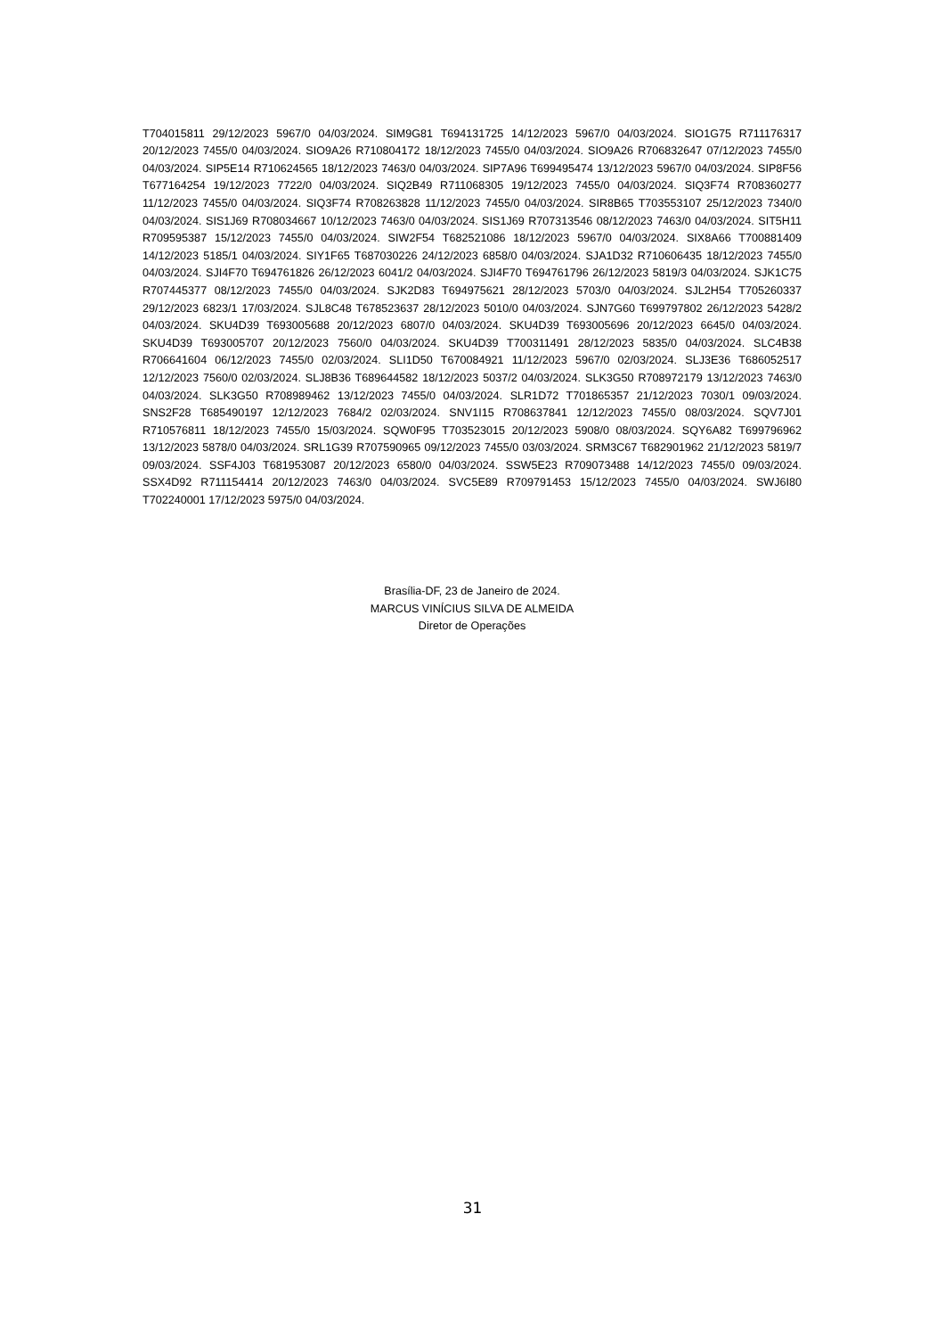T704015811 29/12/2023 5967/0 04/03/2024. SIM9G81 T694131725 14/12/2023 5967/0 04/03/2024. SIO1G75 R711176317 20/12/2023 7455/0 04/03/2024. SIO9A26 R710804172 18/12/2023 7455/0 04/03/2024. SIO9A26 R706832647 07/12/2023 7455/0 04/03/2024. SIP5E14 R710624565 18/12/2023 7463/0 04/03/2024. SIP7A96 T699495474 13/12/2023 5967/0 04/03/2024. SIP8F56 T677164254 19/12/2023 7722/0 04/03/2024. SIQ2B49 R711068305 19/12/2023 7455/0 04/03/2024. SIQ3F74 R708360277 11/12/2023 7455/0 04/03/2024. SIQ3F74 R708263828 11/12/2023 7455/0 04/03/2024. SIR8B65 T703553107 25/12/2023 7340/0 04/03/2024. SIS1J69 R708034667 10/12/2023 7463/0 04/03/2024. SIS1J69 R707313546 08/12/2023 7463/0 04/03/2024. SIT5H11 R709595387 15/12/2023 7455/0 04/03/2024. SIW2F54 T682521086 18/12/2023 5967/0 04/03/2024. SIX8A66 T700881409 14/12/2023 5185/1 04/03/2024. SIY1F65 T687030226 24/12/2023 6858/0 04/03/2024. SJA1D32 R710606435 18/12/2023 7455/0 04/03/2024. SJI4F70 T694761826 26/12/2023 6041/2 04/03/2024. SJI4F70 T694761796 26/12/2023 5819/3 04/03/2024. SJK1C75 R707445377 08/12/2023 7455/0 04/03/2024. SJK2D83 T694975621 28/12/2023 5703/0 04/03/2024. SJL2H54 T705260337 29/12/2023 6823/1 17/03/2024. SJL8C48 T678523637 28/12/2023 5010/0 04/03/2024. SJN7G60 T699797802 26/12/2023 5428/2 04/03/2024. SKU4D39 T693005688 20/12/2023 6807/0 04/03/2024. SKU4D39 T693005696 20/12/2023 6645/0 04/03/2024. SKU4D39 T693005707 20/12/2023 7560/0 04/03/2024. SKU4D39 T700311491 28/12/2023 5835/0 04/03/2024. SLC4B38 R706641604 06/12/2023 7455/0 02/03/2024. SLI1D50 T670084921 11/12/2023 5967/0 02/03/2024. SLJ3E36 T686052517 12/12/2023 7560/0 02/03/2024. SLJ8B36 T689644582 18/12/2023 5037/2 04/03/2024. SLK3G50 R708972179 13/12/2023 7463/0 04/03/2024. SLK3G50 R708989462 13/12/2023 7455/0 04/03/2024. SLR1D72 T701865357 21/12/2023 7030/1 09/03/2024. SNS2F28 T685490197 12/12/2023 7684/2 02/03/2024. SNV1I15 R708637841 12/12/2023 7455/0 08/03/2024. SQV7J01 R710576811 18/12/2023 7455/0 15/03/2024. SQW0F95 T703523015 20/12/2023 5908/0 08/03/2024. SQY6A82 T699796962 13/12/2023 5878/0 04/03/2024. SRL1G39 R707590965 09/12/2023 7455/0 03/03/2024. SRM3C67 T682901962 21/12/2023 5819/7 09/03/2024. SSF4J03 T681953087 20/12/2023 6580/0 04/03/2024. SSW5E23 R709073488 14/12/2023 7455/0 09/03/2024. SSX4D92 R711154414 20/12/2023 7463/0 04/03/2024. SVC5E89 R709791453 15/12/2023 7455/0 04/03/2024. SWJ6I80 T702240001 17/12/2023 5975/0 04/03/2024.
Brasília-DF, 23 de Janeiro de 2024.
MARCUS VINÍCIUS SILVA DE ALMEIDA
Diretor de Operações
31